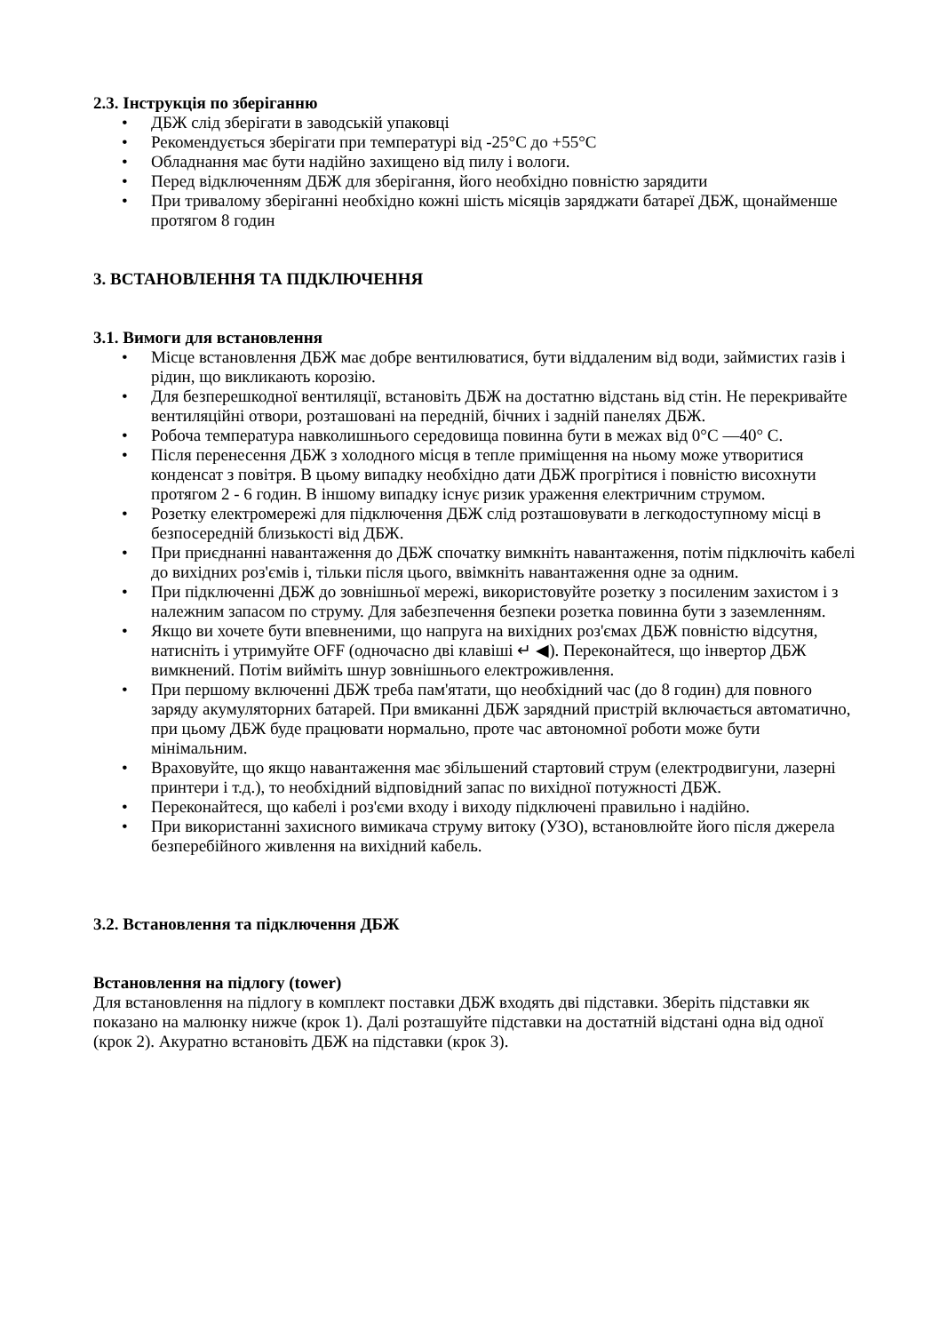2.3. Інструкція по зберіганню
• ДБЖ слід зберігати в заводській упаковці
• Рекомендується зберігати при температурі від -25°C до +55°C
• Обладнання має бути надійно захищено від пилу і вологи.
• Перед відключенням ДБЖ для зберігання, його необхідно повністю зарядити
• При тривалому зберіганні необхідно кожні шість місяців заряджати батареї ДБЖ, щонайменше протягом 8 годин
3. ВСТАНОВЛЕННЯ ТА ПІДКЛЮЧЕННЯ
3.1. Вимоги для встановлення
• Місце встановлення ДБЖ має добре вентилюватися, бути віддаленим від води, займистих газів і рідин, що викликають корозію.
• Для безперешкодної вентиляції, встановіть ДБЖ на достатню відстань від стін. Не перекривайте вентиляційні отвори, розташовані на передній, бічних і задній панелях ДБЖ.
• Робоча температура навколишнього середовища повинна бути в межах від 0°C —40° C.
• Після перенесення ДБЖ з холодного місця в тепле приміщення на ньому може утворитися конденсат з повітря. В цьому випадку необхідно дати ДБЖ прогрітися і повністю висохнути протягом 2 - 6 годин. В іншому випадку існує ризик ураження електричним струмом.
• Розетку електромережі для підключення ДБЖ слід розташовувати в легкодоступному місці в безпосередній близькості від ДБЖ.
• При приєднанні навантаження до ДБЖ спочатку вимкніть навантаження, потім підключіть кабелі до вихідних роз'ємів і, тільки після цього, ввімкніть навантаження одне за одним.
• При підключенні ДБЖ до зовнішньої мережі, використовуйте розетку з посиленим захистом і з належним запасом по струму. Для забезпечення безпеки розетка повинна бути з заземленням.
• Якщо ви хочете бути впевненими, що напруга на вихідних роз'ємах ДБЖ повністю відсутня, натисніть і утримуйте OFF (одночасно дві клавіші ↵ ◀). Переконайтеся, що інвертор ДБЖ вимкнений. Потім вийміть шнур зовнішнього електроживлення.
• При першому включенні ДБЖ треба пам'ятати, що необхідний час (до 8 годин) для повного заряду акумуляторних батарей. При вмиканні ДБЖ зарядний пристрій включається автоматично, при цьому ДБЖ буде працювати нормально, проте час автономної роботи може бути мінімальним.
• Враховуйте, що якщо навантаження має збільшений стартовий струм (електродвигуни, лазерні принтери і т.д.), то необхідний відповідний запас по вихідної потужності ДБЖ.
• Переконайтеся, що кабелі і роз'єми входу і виходу підключені правильно і надійно.
• При використанні захисного вимикача струму витоку (УЗО), встановлюйте його після джерела безперебійного живлення на вихідний кабель.
3.2. Встановлення та підключення ДБЖ
Встановлення на підлогу (tower)
Для встановлення на підлогу в комплект поставки ДБЖ входять дві підставки. Зберіть підставки як показано на малюнку нижче (крок 1). Далі розташуйте підставки на достатній відстані одна від одної (крок 2). Акуратно встановіть ДБЖ на підставки (крок 3).